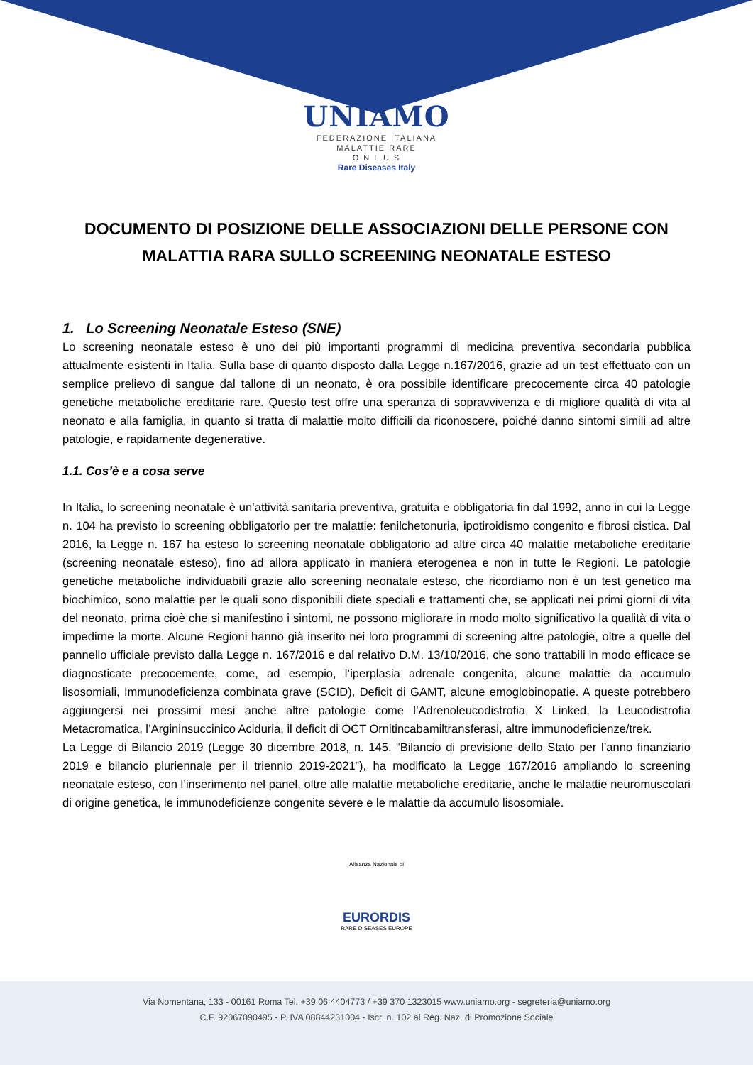UNIAMO
FEDERAZIONE ITALIANA
MALATTIE RARE
O N L U S
Rare Diseases Italy
DOCUMENTO DI POSIZIONE DELLE ASSOCIAZIONI DELLE PERSONE CON MALATTIA RARA SULLO SCREENING NEONATALE ESTESO
1. Lo Screening Neonatale Esteso (SNE)
Lo screening neonatale esteso è uno dei più importanti programmi di medicina preventiva secondaria pubblica attualmente esistenti in Italia. Sulla base di quanto disposto dalla Legge n.167/2016, grazie ad un test effettuato con un semplice prelievo di sangue dal tallone di un neonato, è ora possibile identificare precocemente circa 40 patologie genetiche metaboliche ereditarie rare. Questo test offre una speranza di sopravvivenza e di migliore qualità di vita al neonato e alla famiglia, in quanto si tratta di malattie molto difficili da riconoscere, poiché danno sintomi simili ad altre patologie, e rapidamente degenerative.
1.1. Cos’è e a cosa serve
In Italia, lo screening neonatale è un’attività sanitaria preventiva, gratuita e obbligatoria fin dal 1992, anno in cui la Legge n. 104 ha previsto lo screening obbligatorio per tre malattie: fenilchetonuria, ipotiroidismo congenito e fibrosi cistica. Dal 2016, la Legge n. 167 ha esteso lo screening neonatale obbligatorio ad altre circa 40 malattie metaboliche ereditarie (screening neonatale esteso), fino ad allora applicato in maniera eterogenea e non in tutte le Regioni. Le patologie genetiche metaboliche individuabili grazie allo screening neonatale esteso, che ricordiamo non è un test genetico ma biochimico, sono malattie per le quali sono disponibili diete speciali e trattamenti che, se applicati nei primi giorni di vita del neonato, prima cioè che si manifestino i sintomi, ne possono migliorare in modo molto significativo la qualità di vita o impedirne la morte. Alcune Regioni hanno già inserito nei loro programmi di screening altre patologie, oltre a quelle del pannello ufficiale previsto dalla Legge n. 167/2016 e dal relativo D.M. 13/10/2016, che sono trattabili in modo efficace se diagnosticate precocemente, come, ad esempio, l’iperplasia adrenale congenita, alcune malattie da accumulo lisosomiali, Immunodeficienza combinata grave (SCID), Deficit di GAMT, alcune emoglobinopatie. A queste potrebbero aggiungersi nei prossimi mesi anche altre patologie come l’Adrenoleucodistrofia X Linked, la Leucodistrofia Metacromatica, l’Argininsuccinico Aciduria, il deficit di OCT Ornitincabamiltransferasi, altre immunodeficienze/trek.
La Legge di Bilancio 2019 (Legge 30 dicembre 2018, n. 145. “Bilancio di previsione dello Stato per l’anno finanziario 2019 e bilancio pluriennale per il triennio 2019-2021”), ha modificato la Legge 167/2016 ampliando lo screening neonatale esteso, con l’inserimento nel panel, oltre alle malattie metaboliche ereditarie, anche le malattie neuromuscolari di origine genetica, le immunodeficienze congenite severe e le malattie da accumulo lisosomiale.
Alleanza Nazionale di
EURORDIS
RARE DISEASES EUROPE
Via Nomentana, 133 - 00161 Roma Tel. +39 06 4404773 / +39 370 1323015 www.uniamo.org - segreteria@uniamo.org
C.F. 92067090495 - P. IVA 08844231004 - Iscr. n. 102 al Reg. Naz. di Promozione Sociale